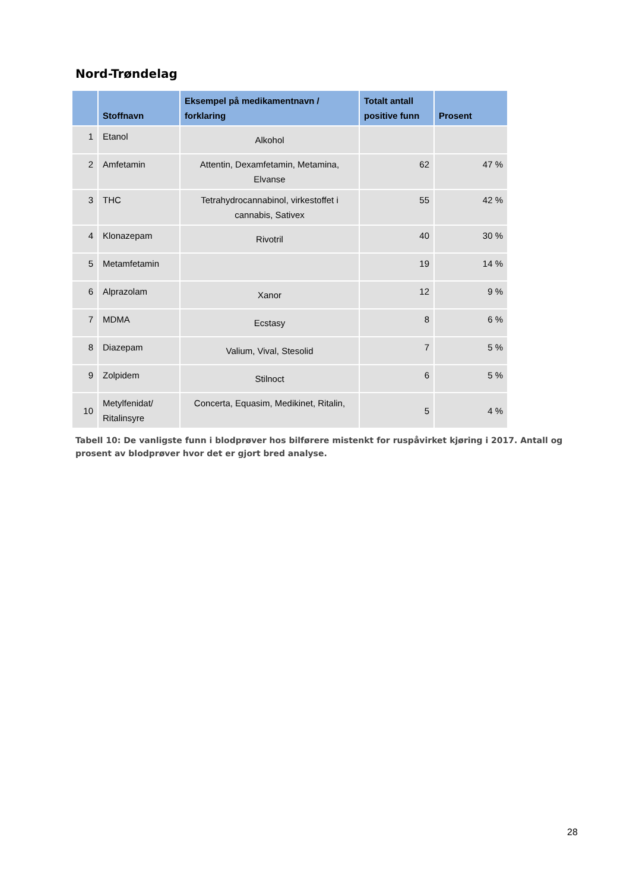Nord-Trøndelag
| | Stoffnavn | Eksempel på medikamentnavn / forklaring | Totalt antall positive funn | Prosent |
| --- | --- | --- | --- | --- |
| 1 | Etanol | Alkohol | | |
| 2 | Amfetamin | Attentin, Dexamfetamin, Metamina, Elvanse | 62 | 47 % |
| 3 | THC | Tetrahydrocannabinol, virkestoffet i cannabis, Sativex | 55 | 42 % |
| 4 | Klonazepam | Rivotril | 40 | 30 % |
| 5 | Metamfetamin | | 19 | 14 % |
| 6 | Alprazolam | Xanor | 12 | 9 % |
| 7 | MDMA | Ecstasy | 8 | 6 % |
| 8 | Diazepam | Valium, Vival, Stesolid | 7 | 5 % |
| 9 | Zolpidem | Stilnoct | 6 | 5 % |
| 10 | Metylfenidat/ Ritalinsyre | Concerta, Equasim, Medikinet, Ritalin, | 5 | 4 % |
Tabell 10: De vanligste funn i blodprøver hos bilførere mistenkt for ruspåvirket kjøring i 2017. Antall og prosent av blodprøver hvor det er gjort bred analyse.
28